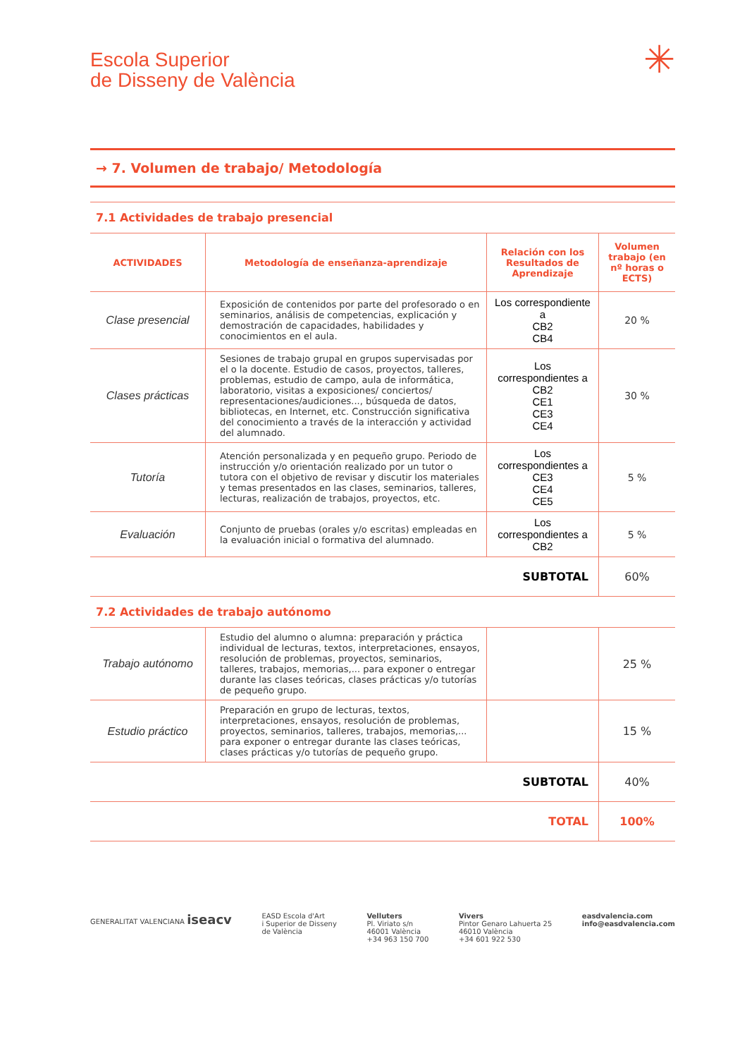Escola Superior
de Disseny de València
✳
→ 7. Volumen de trabajo/ Metodología
7.1 Actividades de trabajo presencial
| ACTIVIDADES | Metodología de enseñanza-aprendizaje | Relación con los Resultados de Aprendizaje | Volumen trabajo (en nº horas o ECTS) |
| --- | --- | --- | --- |
| Clase presencial | Exposición de contenidos por parte del profesorado o en seminarios, análisis de competencias, explicación y demostración de capacidades, habilidades y conocimientos en el aula. | Los correspondiente a CB2 CB4 | 20 % |
| Clases prácticas | Sesiones de trabajo grupal en grupos supervisadas por el o la docente. Estudio de casos, proyectos, talleres, problemas, estudio de campo, aula de informática, laboratorio, visitas a exposiciones/ conciertos/ representaciones/audiciones..., búsqueda de datos, bibliotecas, en Internet, etc. Construcción significativa del conocimiento a través de la interacción y actividad del alumnado. | Los correspondientes a CB2 CE1 CE3 CE4 | 30 % |
| Tutoría | Atención personalizada y en pequeño grupo. Periodo de instrucción y/o orientación realizado por un tutor o tutora con el objetivo de revisar y discutir los materiales y temas presentados en las clases, seminarios, talleres, lecturas, realización de trabajos, proyectos, etc. | Los correspondientes a CE3 CE4 CE5 | 5 % |
| Evaluación | Conjunto de pruebas (orales y/o escritas) empleadas en la evaluación inicial o formativa del alumnado. | Los correspondientes a CB2 | 5 % |
| SUBTOTAL | | | 60% |
7.2 Actividades de trabajo autónomo
| Trabajo autónomo | Estudio del alumno o alumna: preparación y práctica individual de lecturas, textos, interpretaciones, ensayos, resolución de problemas, proyectos, seminarios, talleres, trabajos, memorias,... para exponer o entregar durante las clases teóricas, clases prácticas y/o tutorías de pequeño grupo. | | 25 % |
| Estudio práctico | Preparación en grupo de lecturas, textos, interpretaciones, ensayos, resolución de problemas, proyectos, seminarios, talleres, trabajos, memorias,... para exponer o entregar durante las clases teóricas, clases prácticas y/o tutorías de pequeño grupo. | | 15 % |
| SUBTOTAL | | | 40% |
| TOTAL | | | 100% |
GENERALITAT VALENCIANA iseacv
EASD Escola d'Art
i Superior de Disseny
de València
Velluters
Pl. Viriato s/n
46001 València
+34 963 150 700
Vivers
Pintor Genaro Lahuerta 25
46010 València
+34 601 922 530
easdvalencia.com
info@easdvalencia.com